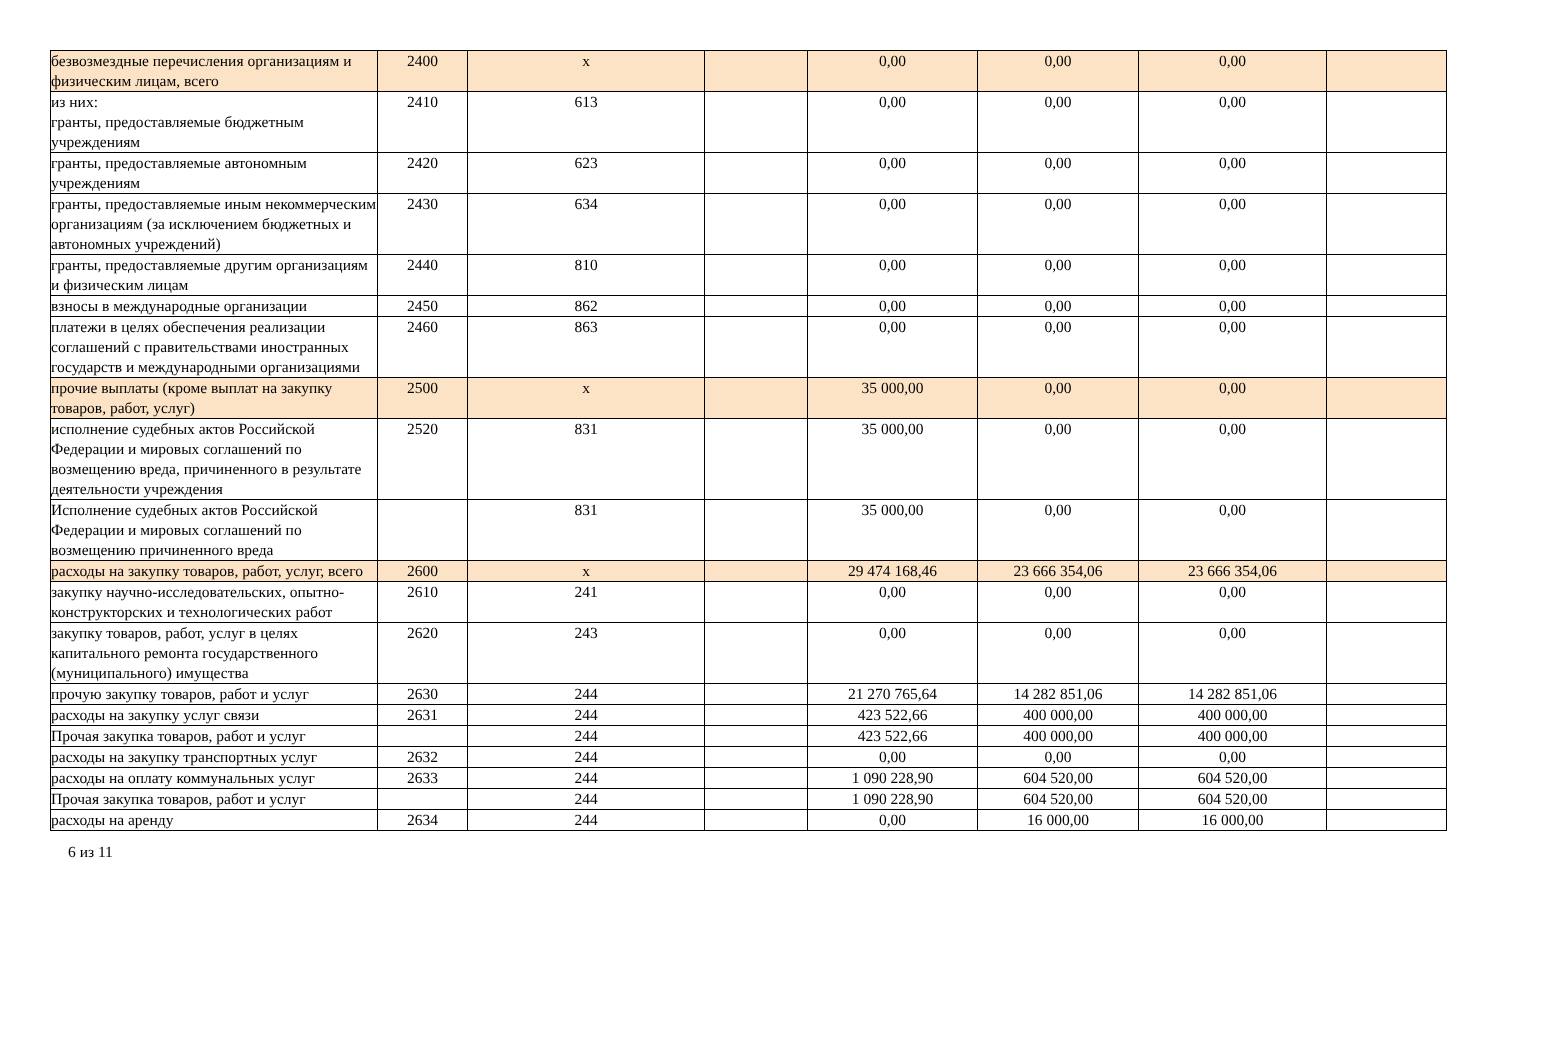| безвозмездные перечисления организациям и физическим лицам, всего | 2400 | x | | 0,00 | 0,00 | 0,00 | |
| из них: гранты, предоставляемые бюджетным учреждениям | 2410 | 613 | | 0,00 | 0,00 | 0,00 | |
| гранты, предоставляемые автономным учреждениям | 2420 | 623 | | 0,00 | 0,00 | 0,00 | |
| гранты, предоставляемые иным некоммерческим организациям (за исключением бюджетных и автономных учреждений) | 2430 | 634 | | 0,00 | 0,00 | 0,00 | |
| гранты, предоставляемые другим организациям и физическим лицам | 2440 | 810 | | 0,00 | 0,00 | 0,00 | |
| взносы в международные организации | 2450 | 862 | | 0,00 | 0,00 | 0,00 | |
| платежи в целях обеспечения реализации соглашений с правительствами иностранных государств и международными организациями | 2460 | 863 | | 0,00 | 0,00 | 0,00 | |
| прочие выплаты (кроме выплат на закупку товаров, работ, услуг) | 2500 | x | | 35 000,00 | 0,00 | 0,00 | |
| исполнение судебных актов Российской Федерации и мировых соглашений по возмещению вреда, причиненного в результате деятельности учреждения | 2520 | 831 | | 35 000,00 | 0,00 | 0,00 | |
| Исполнение судебных актов Российской Федерации и мировых соглашений по возмещению причиненного вреда | | 831 | | 35 000,00 | 0,00 | 0,00 | |
| расходы на закупку товаров, работ, услуг, всего | 2600 | x | | 29 474 168,46 | 23 666 354,06 | 23 666 354,06 | |
| закупку научно-исследовательских, опытно-конструкторских и технологических работ | 2610 | 241 | | 0,00 | 0,00 | 0,00 | |
| закупку товаров, работ, услуг в целях капитального ремонта государственного (муниципального) имущества | 2620 | 243 | | 0,00 | 0,00 | 0,00 | |
| прочую закупку товаров, работ и услуг | 2630 | 244 | | 21 270 765,64 | 14 282 851,06 | 14 282 851,06 | |
| расходы на закупку услуг связи | 2631 | 244 | | 423 522,66 | 400 000,00 | 400 000,00 | |
| Прочая закупка товаров, работ и услуг | | 244 | | 423 522,66 | 400 000,00 | 400 000,00 | |
| расходы на закупку транспортных услуг | 2632 | 244 | | 0,00 | 0,00 | 0,00 | |
| расходы на оплату коммунальных услуг | 2633 | 244 | | 1 090 228,90 | 604 520,00 | 604 520,00 | |
| Прочая закупка товаров, работ и услуг | | 244 | | 1 090 228,90 | 604 520,00 | 604 520,00 | |
| расходы на аренду | 2634 | 244 | | 0,00 | 16 000,00 | 16 000,00 | |
6 из 11